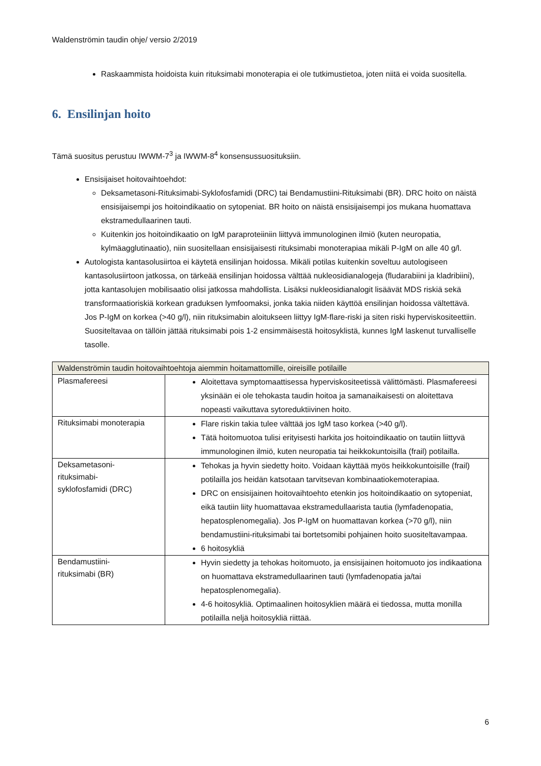Waldenströmin taudin ohje/ versio 2/2019
Raskaammista hoidoista kuin rituksimabi monoterapia ei ole tutkimustietoa, joten niitä ei voida suositella.
6. Ensilinjan hoito
Tämä suositus perustuu IWWM-7<sup>3</sup> ja IWWM-8<sup>4</sup> konsensussuosituksiin.
Ensisijaiset hoitovaihtoehdot:
Deksametasoni-Rituksimabi-Syklofosfamidi (DRC) tai Bendamustiini-Rituksimabi (BR). DRC hoito on näistä ensisijaisempi jos hoitoindikaatio on sytopeniat. BR hoito on näistä ensisijaisempi jos mukana huomattava ekstramedullaarinen tauti.
Kuitenkin jos hoitoindikaatio on IgM paraproteiiniin liittyvä immunologinen ilmiö (kuten neuropatia, kylmäagglutinaatio), niin suositellaan ensisijaisesti rituksimabi monoterapiaa mikäli P-IgM on alle 40 g/l.
Autologista kantasolusiirtoa ei käytetä ensilinjan hoidossa. Mikäli potilas kuitenkin soveltuu autologiseen kantasolusiirtoon jatkossa, on tärkeää ensilinjan hoidossa välttää nukleosidianalogeja (fludarabiini ja kladribiini), jotta kantasolujen mobilisaatio olisi jatkossa mahdollista. Lisäksi nukleosidianalogit lisäävät MDS riskiä sekä transformaatioriskiä korkean graduksen lymfoomaksi, jonka takia niiden käyttöä ensilinjan hoidossa vältettävä.
Jos P-IgM on korkea (>40 g/l), niin rituksimabin aloitukseen liittyy IgM-flare-riski ja siten riski hyperviskositeettiin. Suositeltavaa on tällöin jättää rituksimabi pois 1-2 ensimmäisestä hoitosyklistä, kunnes IgM laskenut turvalliselle tasolle.
| Waldenströmin taudin hoitovaihtoehtoja aiemmin hoitamattomille, oireisille potilaille | |
| Plasmafereesi | Aloitettava symptomaattisessa hyperviskositeetissä välittömästi. Plasmafereesi yksinään ei ole tehokasta taudin hoitoa ja samanaikaisesti on aloitettava nopeasti vaikuttava sytoreduktiivinen hoito. |
| Rituksimabi monoterapia | Flare riskin takia tulee välttää jos IgM taso korkea (>40 g/l). Tätä hoitomuotoa tulisi erityisesti harkita jos hoitoindikaatio on tautiin liittyvä immunologinen ilmiö, kuten neuropatia tai heikkokuntoisilla (frail) potilailla. |
| Deksametasoni- rituksimabi- syklofosfamidi (DRC) | Tehokas ja hyvin siedetty hoito. Voidaan käyttää myös heikkokuntoisille (frail) potilailla jos heidän katsotaan tarvitsevan kombinaatiokemoterapiaa. DRC on ensisijainen hoitovaihtoehto etenkin jos hoitoindikaatio on sytopeniat, eikä tautiin liity huomattavaa ekstramedullaarista tautia (lymfadenopatia, hepatosplenomegalia). Jos P-IgM on huomattavan korkea (>70 g/l), niin bendamustiini-rituksimabi tai bortetsomibi pohjainen hoito suositeltavampaa. 6 hoitosykliä |
| Bendamustiini- rituksimabi (BR) | Hyvin siedetty ja tehokas hoitomuoto, ja ensisijainen hoitomuoto jos indikaationa on huomattava ekstramedullaarinen tauti (lymfadenopatia ja/tai hepatosplenomegalia). 4-6 hoitosykliä. Optimaalinen hoitosyklien määrä ei tiedossa, mutta monilla potilailla neljä hoitosykliä riittää. |
6